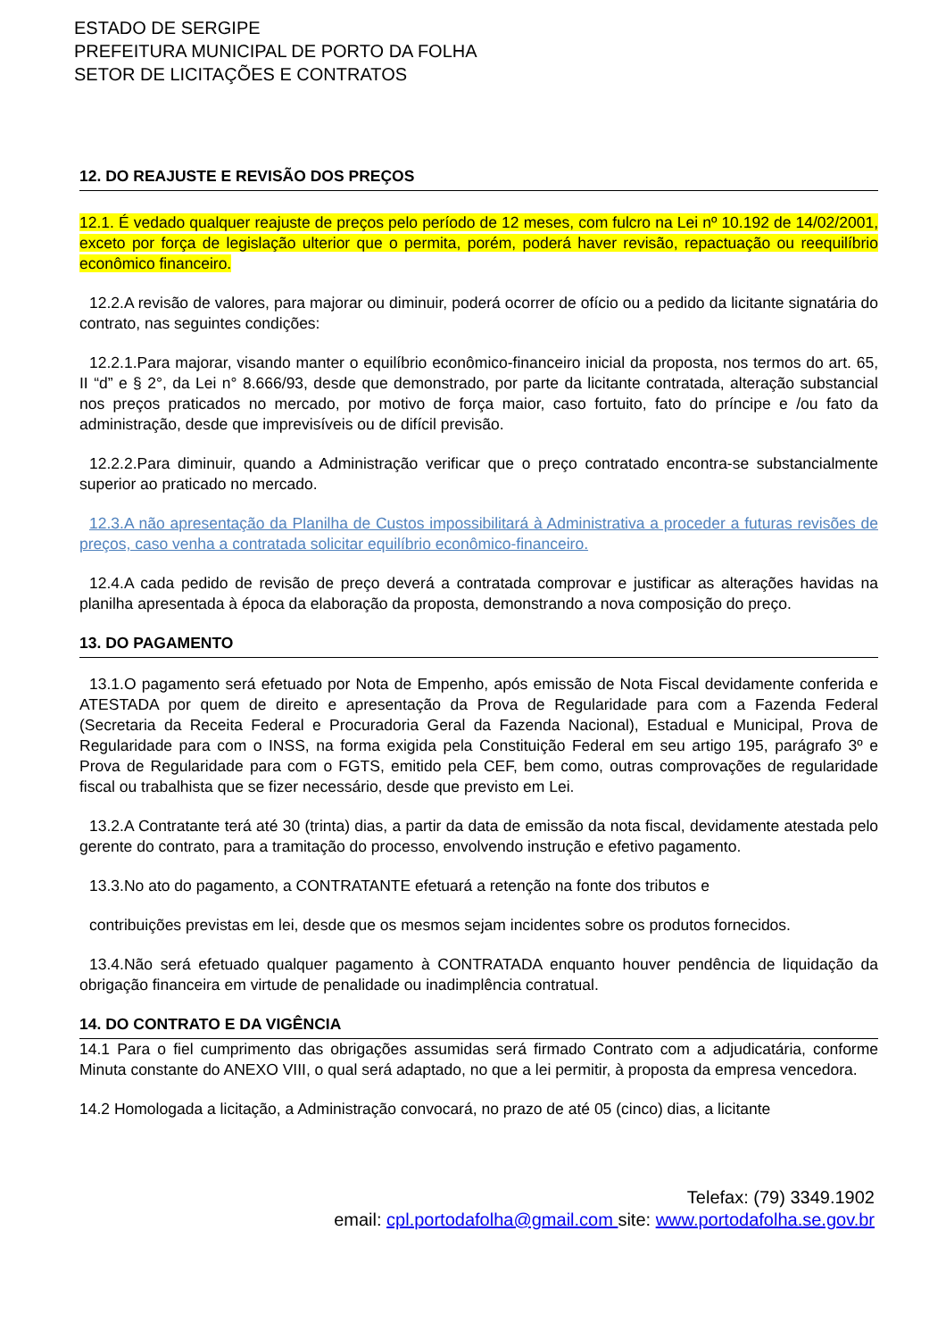ESTADO DE SERGIPE
PREFEITURA MUNICIPAL DE PORTO DA FOLHA
SETOR DE LICITAÇÕES E CONTRATOS
12. DO REAJUSTE E REVISÃO DOS PREÇOS
12.1. É vedado qualquer reajuste de preços pelo período de 12 meses, com fulcro na Lei nº 10.192 de 14/02/2001, exceto por força de legislação ulterior que o permita, porém, poderá haver revisão, repactuação ou reequilíbrio econômico financeiro.
12.2.A revisão de valores, para majorar ou diminuir, poderá ocorrer de ofício ou a pedido da licitante signatária do contrato, nas seguintes condições:
12.2.1.Para majorar, visando manter o equilíbrio econômico-financeiro inicial da proposta, nos termos do art. 65, II “d” e § 2°, da Lei n° 8.666/93, desde que demonstrado, por parte da licitante contratada, alteração substancial nos preços praticados no mercado, por motivo de força maior, caso fortuito, fato do príncipe e /ou fato da administração, desde que imprevisíveis ou de difícil previsão.
12.2.2.Para diminuir, quando a Administração verificar que o preço contratado encontra-se substancialmente superior ao praticado no mercado.
12.3.A não apresentação da Planilha de Custos impossibilitará à Administrativa a proceder a futuras revisões de preços, caso venha a contratada solicitar equilíbrio econômico-financeiro.
12.4.A cada pedido de revisão de preço deverá a contratada comprovar e justificar as alterações havidas na planilha apresentada à época da elaboração da proposta, demonstrando a nova composição do preço.
13. DO PAGAMENTO
13.1.O pagamento será efetuado por Nota de Empenho, após emissão de Nota Fiscal devidamente conferida e ATESTADA por quem de direito e apresentação da Prova de Regularidade para com a Fazenda Federal (Secretaria da Receita Federal e Procuradoria Geral da Fazenda Nacional), Estadual e Municipal, Prova de Regularidade para com o INSS, na forma exigida pela Constituição Federal em seu artigo 195, parágrafo 3º e Prova de Regularidade para com o FGTS, emitido pela CEF, bem como, outras comprovações de regularidade fiscal ou trabalhista que se fizer necessário, desde que previsto em Lei.
13.2.A Contratante terá até 30 (trinta) dias, a partir da data de emissão da nota fiscal, devidamente atestada pelo gerente do contrato, para a tramitação do processo, envolvendo instrução e efetivo pagamento.
13.3.No ato do pagamento, a CONTRATANTE efetuará a retenção na fonte dos tributos e
contribuições previstas em lei, desde que os mesmos sejam incidentes sobre os produtos fornecidos.
13.4.Não será efetuado qualquer pagamento à CONTRATADA enquanto houver pendência de liquidação da obrigação financeira em virtude de penalidade ou inadimplência contratual.
14. DO CONTRATO E DA VIGÊNCIA
14.1 Para o fiel cumprimento das obrigações assumidas será firmado Contrato com a adjudicatária, conforme Minuta constante do ANEXO VIII, o qual será adaptado, no que a lei permitir, à proposta da empresa vencedora.
14.2 Homologada a licitação, a Administração convocará, no prazo de até 05 (cinco) dias, a licitante
Telefax: (79) 3349.1902
email: cpl.portodafolha@gmail.com site: www.portodafolha.se.gov.br